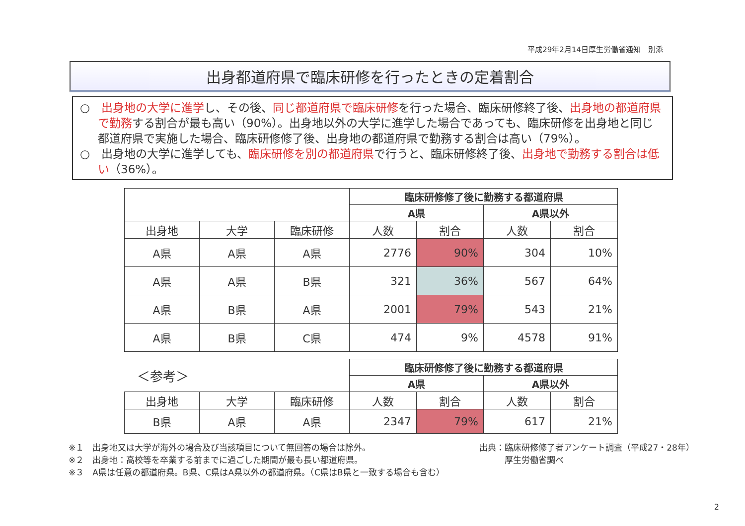平成29年2月14日厚生労働省通知　別添
出身都道府県で臨床研修を行ったときの定着割合
○　出身地の大学に進学し、その後、同じ都道府県で臨床研修を行った場合、臨床研修終了後、出身地の都道府県で勤務する割合が最も高い（90%）。出身地以外の大学に進学した場合であっても、臨床研修を出身地と同じ都道府県で実施した場合、臨床研修修了後、出身地の都道府県で勤務する割合は高い（79%）。
○　出身地の大学に進学しても、臨床研修を別の都道府県で行うと、臨床研修終了後、出身地で勤務する割合は低い（36%）。
| | | | 臨床研修修了後に勤務する都道府県 | | | |
| --- | --- | --- | --- | --- | --- | --- |
| | | | A県 | | A県以外 | |
| 出身地 | 大学 | 臨床研修 | 人数 | 割合 | 人数 | 割合 |
| A県 | A県 | A県 | 2776 | 90% | 304 | 10% |
| A県 | A県 | B県 | 321 | 36% | 567 | 64% |
| A県 | B県 | A県 | 2001 | 79% | 543 | 21% |
| A県 | B県 | C県 | 474 | 9% | 4578 | 91% |
| ＜参考＞ | | | 臨床研修修了後に勤務する都道府県 | | | |
| | | | A県 | | A県以外 | |
| 出身地 | 大学 | 臨床研修 | 人数 | 割合 | 人数 | 割合 |
| B県 | A県 | A県 | 2347 | 79% | 617 | 21% |
※１　出身地又は大学が海外の場合及び当該項目について無回答の場合は除外。
※２　出身地：高校等を卒業する前までに過ごした期間が最も長い都道府県。
※３　A県は任意の都道府県。B県、C県はA県以外の都道府県。（C県はB県と一致する場合も含む）
出典：臨床研修修了者アンケート調査（平成27・28年）
　　　厚生労働省調べ
2